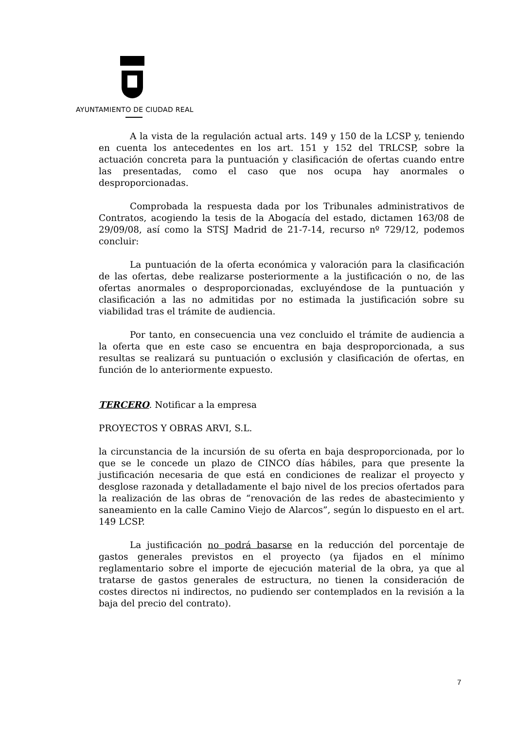AYUNTAMIENTO DE CIUDAD REAL
A la vista de la regulación actual arts. 149 y 150 de la LCSP y, teniendo en cuenta los antecedentes en los art. 151 y 152 del TRLCSP, sobre la actuación concreta para la puntuación y clasificación de ofertas cuando entre las presentadas, como el caso que nos ocupa hay anormales o desproporcionadas.
Comprobada la respuesta dada por los Tribunales administrativos de Contratos, acogiendo la tesis de la Abogacía del estado, dictamen 163/08 de 29/09/08, así como la STSJ Madrid de 21-7-14, recurso nº 729/12, podemos concluir:
La puntuación de la oferta económica y valoración para la clasificación de las ofertas, debe realizarse posteriormente a la justificación o no, de las ofertas anormales o desproporcionadas, excluyéndose de la puntuación y clasificación a las no admitidas por no estimada la justificación sobre su viabilidad tras el trámite de audiencia.
Por tanto, en consecuencia una vez concluido el trámite de audiencia a la oferta que en este caso se encuentra en baja desproporcionada, a sus resultas se realizará su puntuación o exclusión y clasificación de ofertas, en función de lo anteriormente expuesto.
TERCERO. Notificar a la empresa
PROYECTOS Y OBRAS ARVI, S.L.
la circunstancia de la incursión de su oferta en baja desproporcionada, por lo que se le concede un plazo de CINCO días hábiles, para que presente la justificación necesaria de que está en condiciones de realizar el proyecto y desglose razonada y detalladamente el bajo nivel de los precios ofertados para la realización de las obras de “renovación de las redes de abastecimiento y saneamiento en la calle Camino Viejo de Alarcos”, según lo dispuesto en el art. 149 LCSP.
La justificación no podrá basarse en la reducción del porcentaje de gastos generales previstos en el proyecto (ya fijados en el mínimo reglamentario sobre el importe de ejecución material de la obra, ya que al tratarse de gastos generales de estructura, no tienen la consideración de costes directos ni indirectos, no pudiendo ser contemplados en la revisión a la baja del precio del contrato).
7